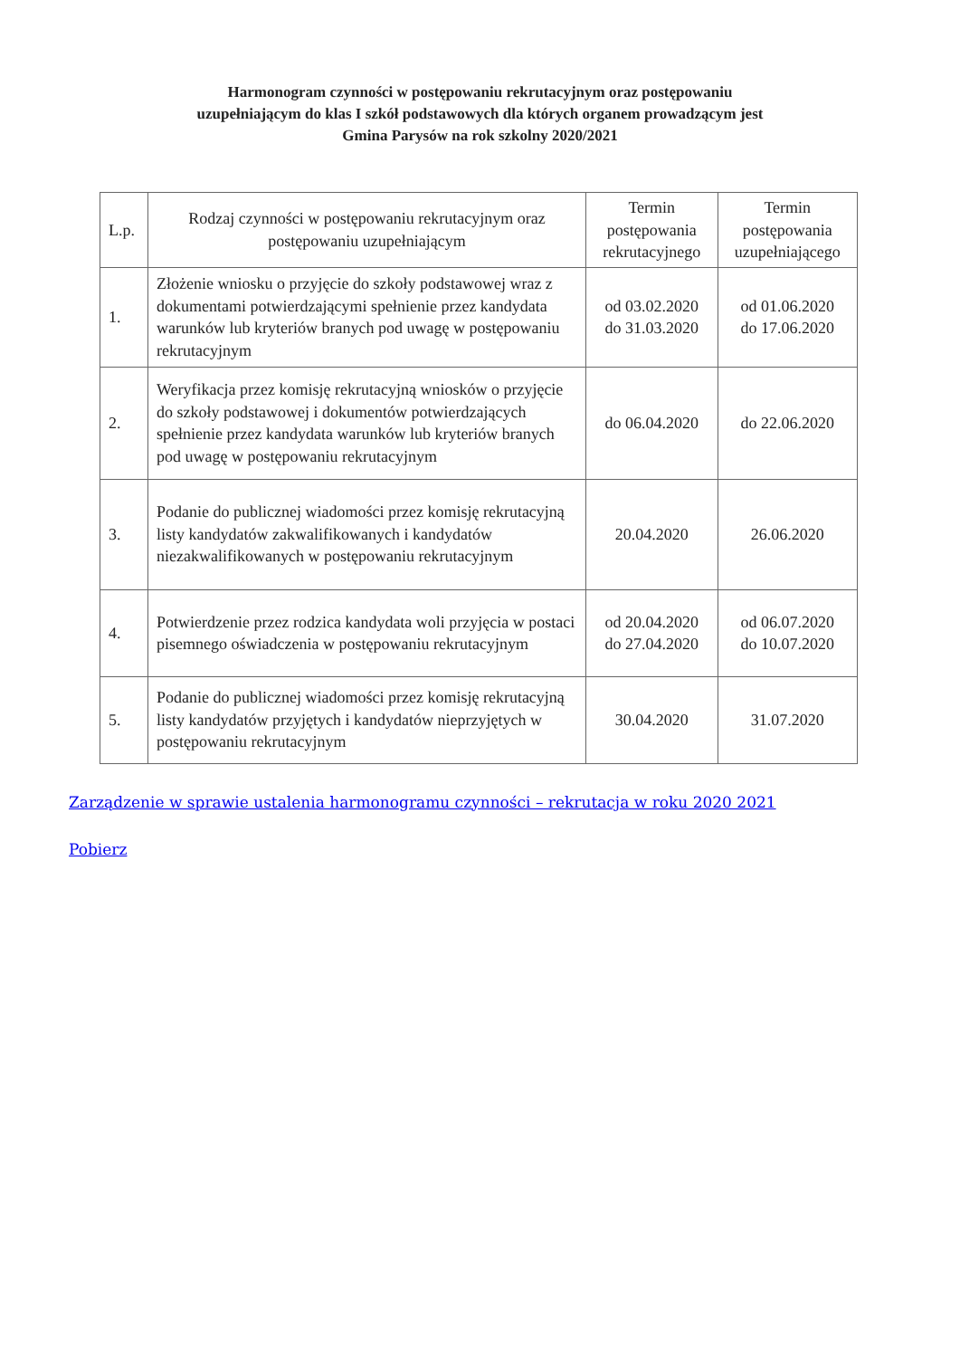Harmonogram czynności w postępowaniu rekrutacyjnym oraz postępowaniu
uzupełniającym do klas I szkół podstawowych dla których organem prowadzącym jest
Gmina Parysów na rok szkolny 2020/2021
| L.p. | Rodzaj czynności w postępowaniu rekrutacyjnym oraz postępowaniu uzupełniającym | Termin postępowania rekrutacyjnego | Termin postępowania uzupełniającego |
| --- | --- | --- | --- |
| 1. | Złożenie wniosku o przyjęcie do szkoły podstawowej wraz z dokumentami potwierdzającymi spełnienie przez kandydata warunków lub kryteriów branych pod uwagę w postępowaniu rekrutacyjnym | od 03.02.2020 do 31.03.2020 | od 01.06.2020 do 17.06.2020 |
| 2. | Weryfikacja przez komisję rekrutacyjną wniosków o przyjęcie do szkoły podstawowej i dokumentów potwierdzających spełnienie przez kandydata warunków lub kryteriów branych pod uwagę w postępowaniu rekrutacyjnym | do 06.04.2020 | do 22.06.2020 |
| 3. | Podanie do publicznej wiadomości przez komisję rekrutacyjną listy kandydatów zakwalifikowanych i kandydatów niezakwalifikowanych w postępowaniu rekrutacyjnym | 20.04.2020 | 26.06.2020 |
| 4. | Potwierdzenie przez rodzica kandydata woli przyjęcia w postaci pisemnego oświadczenia w postępowaniu rekrutacyjnym | od 20.04.2020 do 27.04.2020 | od 06.07.2020 do 10.07.2020 |
| 5. | Podanie do publicznej wiadomości przez komisję rekrutacyjną listy kandydatów przyjętych i kandydatów nieprzyjętych w postępowaniu rekrutacyjnym | 30.04.2020 | 31.07.2020 |
Zarządzenie w sprawie ustalenia harmonogramu czynności – rekrutacja w roku 2020 2021
Pobierz